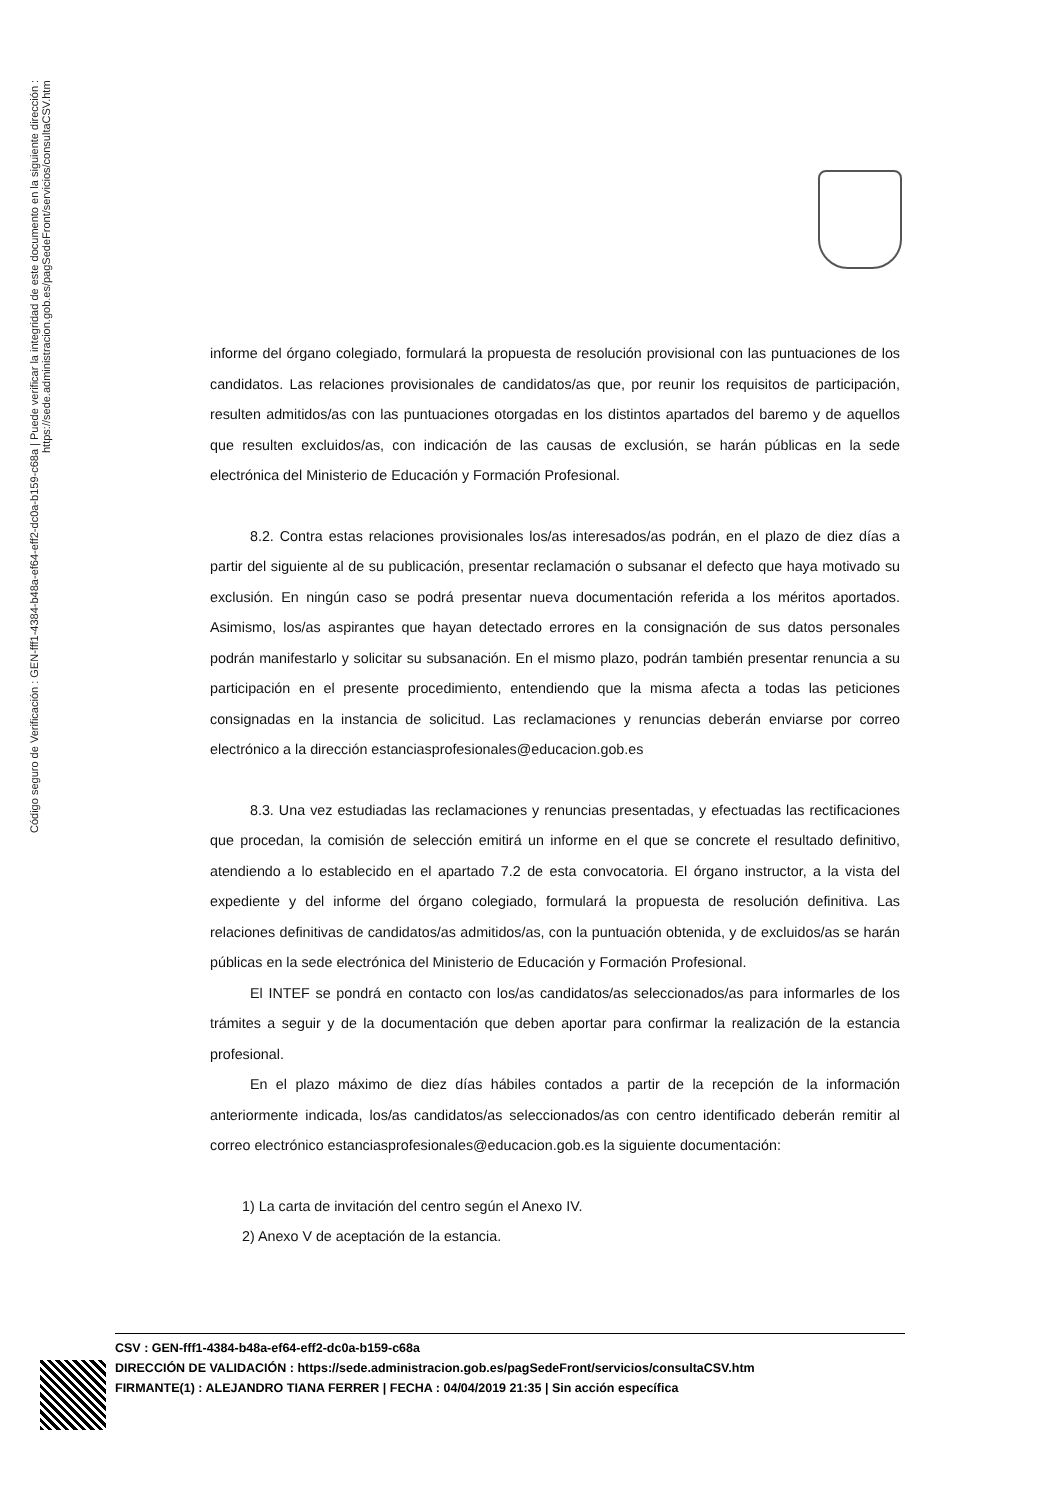Código seguro de Verificación : GEN-fff1-4384-b48a-ef64-eff2-dc0a-b159-c68a | Puede verificar la integridad de este documento en la siguiente dirección : https://sede.administracion.gob.es/pagSedeFront/servicios/consultaCSV.htm
informe del órgano colegiado, formulará la propuesta de resolución provisional con las puntuaciones de los candidatos. Las relaciones provisionales de candidatos/as que, por reunir los requisitos de participación, resulten admitidos/as con las puntuaciones otorgadas en los distintos apartados del baremo y de aquellos que resulten excluidos/as, con indicación de las causas de exclusión, se harán públicas en la sede electrónica del Ministerio de Educación y Formación Profesional.
8.2. Contra estas relaciones provisionales los/as interesados/as podrán, en el plazo de diez días a partir del siguiente al de su publicación, presentar reclamación o subsanar el defecto que haya motivado su exclusión. En ningún caso se podrá presentar nueva documentación referida a los méritos aportados. Asimismo, los/as aspirantes que hayan detectado errores en la consignación de sus datos personales podrán manifestarlo y solicitar su subsanación. En el mismo plazo, podrán también presentar renuncia a su participación en el presente procedimiento, entendiendo que la misma afecta a todas las peticiones consignadas en la instancia de solicitud. Las reclamaciones y renuncias deberán enviarse por correo electrónico a la dirección estanciasprofesionales@educacion.gob.es
8.3. Una vez estudiadas las reclamaciones y renuncias presentadas, y efectuadas las rectificaciones que procedan, la comisión de selección emitirá un informe en el que se concrete el resultado definitivo, atendiendo a lo establecido en el apartado 7.2 de esta convocatoria. El órgano instructor, a la vista del expediente y del informe del órgano colegiado, formulará la propuesta de resolución definitiva. Las relaciones definitivas de candidatos/as admitidos/as, con la puntuación obtenida, y de excluidos/as se harán públicas en la sede electrónica del Ministerio de Educación y Formación Profesional.
El INTEF se pondrá en contacto con los/as candidatos/as seleccionados/as para informarles de los trámites a seguir y de la documentación que deben aportar para confirmar la realización de la estancia profesional.
En el plazo máximo de diez días hábiles contados a partir de la recepción de la información anteriormente indicada, los/as candidatos/as seleccionados/as con centro identificado deberán remitir al correo electrónico estanciasprofesionales@educacion.gob.es la siguiente documentación:
1) La carta de invitación del centro según el Anexo IV.
2) Anexo V de aceptación de la estancia.
CSV : GEN-fff1-4384-b48a-ef64-eff2-dc0a-b159-c68a
DIRECCIÓN DE VALIDACIÓN : https://sede.administracion.gob.es/pagSedeFront/servicios/consultaCSV.htm
FIRMANTE(1) : ALEJANDRO TIANA FERRER | FECHA : 04/04/2019 21:35 | Sin acción específica